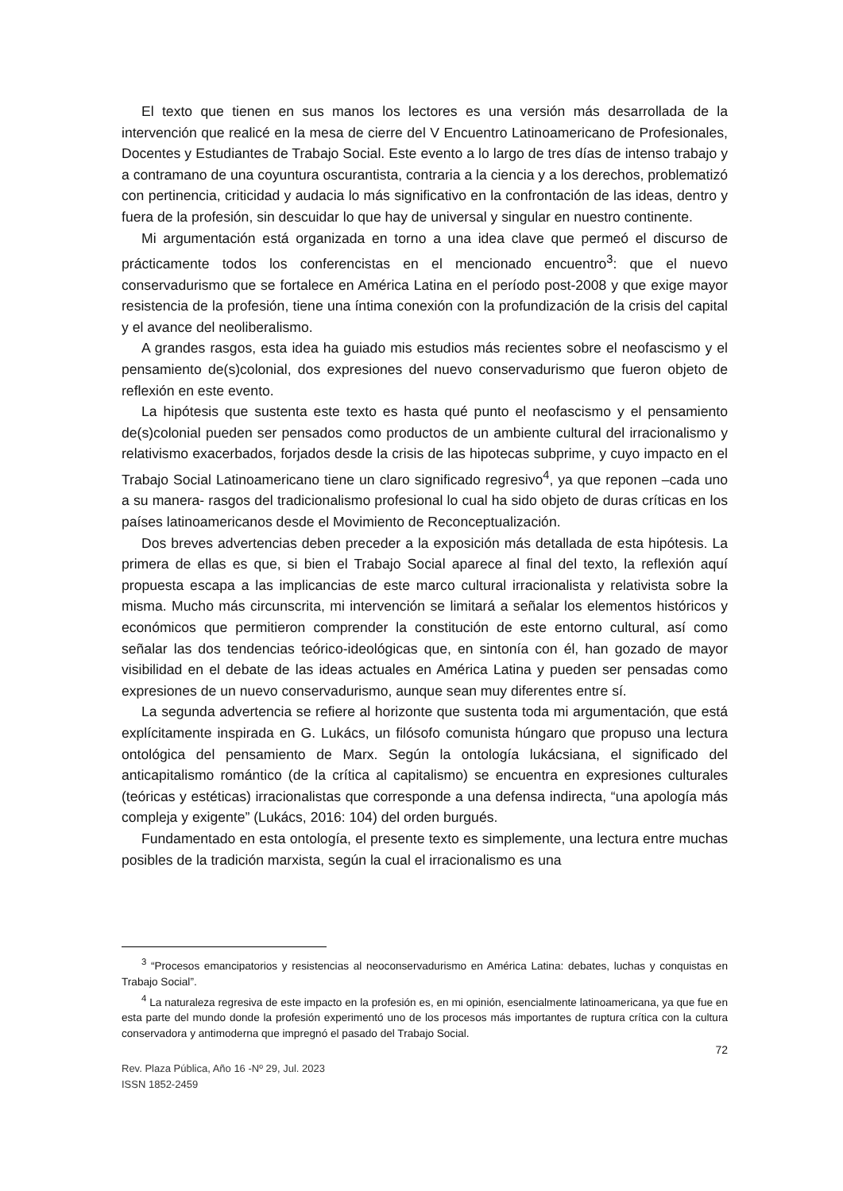El texto que tienen en sus manos los lectores es una versión más desarrollada de la intervención que realicé en la mesa de cierre del V Encuentro Latinoamericano de Profesionales, Docentes y Estudiantes de Trabajo Social. Este evento a lo largo de tres días de intenso trabajo y a contramano de una coyuntura oscurantista, contraria a la ciencia y a los derechos, problematizó con pertinencia, criticidad y audacia lo más significativo en la confrontación de las ideas, dentro y fuera de la profesión, sin descuidar lo que hay de universal y singular en nuestro continente.
Mi argumentación está organizada en torno a una idea clave que permeó el discurso de prácticamente todos los conferencistas en el mencionado encuentro<sup>3</sup>: que el nuevo conservadurismo que se fortalece en América Latina en el período post-2008 y que exige mayor resistencia de la profesión, tiene una íntima conexión con la profundización de la crisis del capital y el avance del neoliberalismo.
A grandes rasgos, esta idea ha guiado mis estudios más recientes sobre el neofascismo y el pensamiento de(s)colonial, dos expresiones del nuevo conservadurismo que fueron objeto de reflexión en este evento.
La hipótesis que sustenta este texto es hasta qué punto el neofascismo y el pensamiento de(s)colonial pueden ser pensados como productos de un ambiente cultural del irracionalismo y relativismo exacerbados, forjados desde la crisis de las hipotecas subprime, y cuyo impacto en el Trabajo Social Latinoamericano tiene un claro significado regresivo<sup>4</sup>, ya que reponen –cada uno a su manera- rasgos del tradicionalismo profesional lo cual ha sido objeto de duras críticas en los países latinoamericanos desde el Movimiento de Reconceptualización.
Dos breves advertencias deben preceder a la exposición más detallada de esta hipótesis. La primera de ellas es que, si bien el Trabajo Social aparece al final del texto, la reflexión aquí propuesta escapa a las implicancias de este marco cultural irracionalista y relativista sobre la misma. Mucho más circunscrita, mi intervención se limitará a señalar los elementos históricos y económicos que permitieron comprender la constitución de este entorno cultural, así como señalar las dos tendencias teórico-ideológicas que, en sintonía con él, han gozado de mayor visibilidad en el debate de las ideas actuales en América Latina y pueden ser pensadas como expresiones de un nuevo conservadurismo, aunque sean muy diferentes entre sí.
La segunda advertencia se refiere al horizonte que sustenta toda mi argumentación, que está explícitamente inspirada en G. Lukács, un filósofo comunista húngaro que propuso una lectura ontológica del pensamiento de Marx. Según la ontología lukácsiana, el significado del anticapitalismo romántico (de la crítica al capitalismo) se encuentra en expresiones culturales (teóricas y estéticas) irracionalistas que corresponde a una defensa indirecta, “una apología más compleja y exigente” (Lukács, 2016: 104) del orden burgués.
Fundamentado en esta ontología, el presente texto es simplemente, una lectura entre muchas posibles de la tradición marxista, según la cual el irracionalismo es una
<sup>3</sup> “Procesos emancipatorios y resistencias al neoconservadurismo en América Latina: debates, luchas y conquistas en Trabajo Social”.
<sup>4</sup> La naturaleza regresiva de este impacto en la profesión es, en mi opinión, esencialmente latinoamericana, ya que fue en esta parte del mundo donde la profesión experimentó uno de los procesos más importantes de ruptura crítica con la cultura conservadora y antimoderna que impregnó el pasado del Trabajo Social.
72
Rev. Plaza Pública, Año 16 -Nº 29, Jul. 2023
ISSN 1852-2459